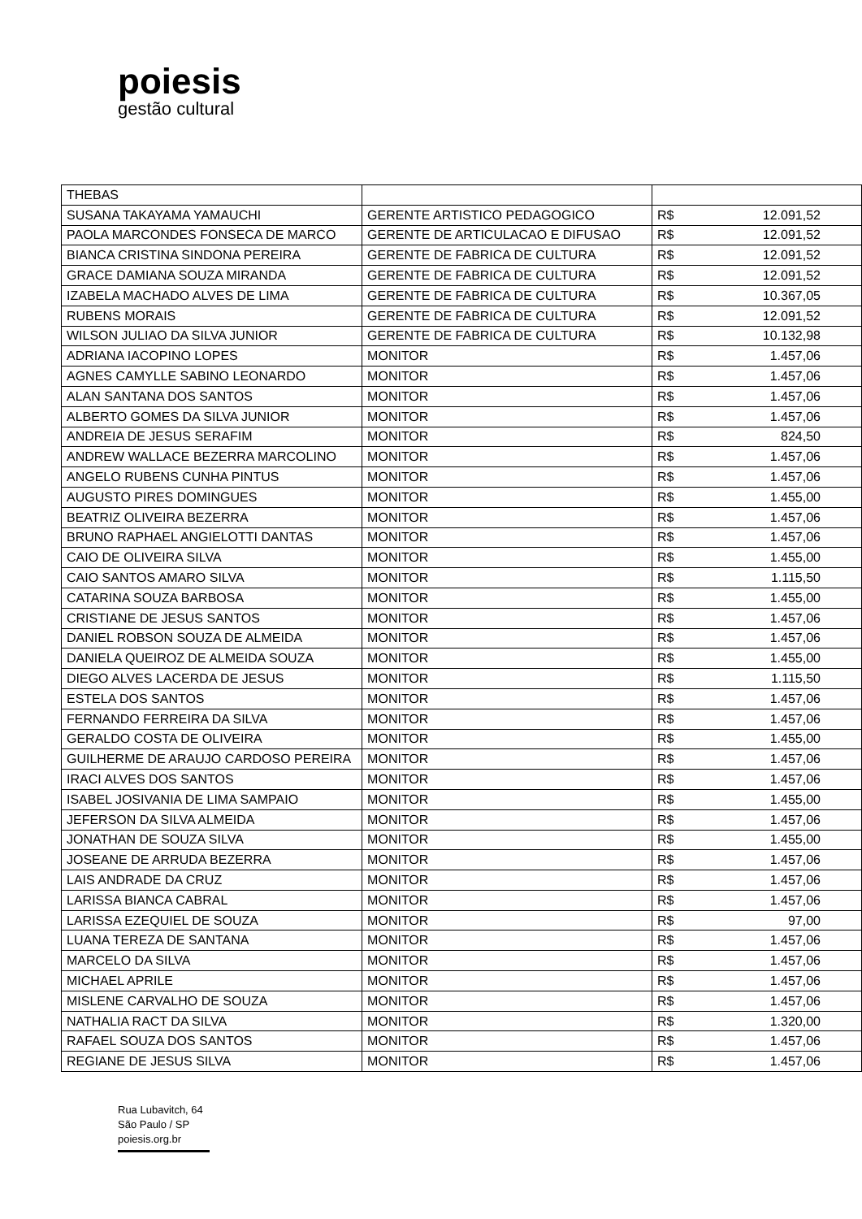poiesis
gestão cultural
| THEBAS | | |
| SUSANA TAKAYAMA YAMAUCHI | GERENTE ARTISTICO PEDAGOGICO | R$ 12.091,52 |
| PAOLA MARCONDES FONSECA DE MARCO | GERENTE DE ARTICULACAO E DIFUSAO | R$ 12.091,52 |
| BIANCA CRISTINA SINDONA PEREIRA | GERENTE DE FABRICA DE CULTURA | R$ 12.091,52 |
| GRACE DAMIANA SOUZA MIRANDA | GERENTE DE FABRICA DE CULTURA | R$ 12.091,52 |
| IZABELA MACHADO ALVES DE LIMA | GERENTE DE FABRICA DE CULTURA | R$ 10.367,05 |
| RUBENS MORAIS | GERENTE DE FABRICA DE CULTURA | R$ 12.091,52 |
| WILSON JULIAO DA SILVA JUNIOR | GERENTE DE FABRICA DE CULTURA | R$ 10.132,98 |
| ADRIANA IACOPINO LOPES | MONITOR | R$ 1.457,06 |
| AGNES CAMYLLE SABINO LEONARDO | MONITOR | R$ 1.457,06 |
| ALAN SANTANA DOS SANTOS | MONITOR | R$ 1.457,06 |
| ALBERTO GOMES DA SILVA JUNIOR | MONITOR | R$ 1.457,06 |
| ANDREIA DE JESUS SERAFIM | MONITOR | R$ 824,50 |
| ANDREW WALLACE BEZERRA MARCOLINO | MONITOR | R$ 1.457,06 |
| ANGELO RUBENS CUNHA PINTUS | MONITOR | R$ 1.457,06 |
| AUGUSTO PIRES DOMINGUES | MONITOR | R$ 1.455,00 |
| BEATRIZ OLIVEIRA BEZERRA | MONITOR | R$ 1.457,06 |
| BRUNO RAPHAEL ANGIELOTTI DANTAS | MONITOR | R$ 1.457,06 |
| CAIO DE OLIVEIRA SILVA | MONITOR | R$ 1.455,00 |
| CAIO SANTOS AMARO SILVA | MONITOR | R$ 1.115,50 |
| CATARINA SOUZA BARBOSA | MONITOR | R$ 1.455,00 |
| CRISTIANE DE JESUS SANTOS | MONITOR | R$ 1.457,06 |
| DANIEL ROBSON SOUZA DE ALMEIDA | MONITOR | R$ 1.457,06 |
| DANIELA QUEIROZ DE ALMEIDA SOUZA | MONITOR | R$ 1.455,00 |
| DIEGO ALVES LACERDA DE JESUS | MONITOR | R$ 1.115,50 |
| ESTELA DOS SANTOS | MONITOR | R$ 1.457,06 |
| FERNANDO FERREIRA DA SILVA | MONITOR | R$ 1.457,06 |
| GERALDO COSTA DE OLIVEIRA | MONITOR | R$ 1.455,00 |
| GUILHERME DE ARAUJO CARDOSO PEREIRA | MONITOR | R$ 1.457,06 |
| IRACI ALVES DOS SANTOS | MONITOR | R$ 1.457,06 |
| ISABEL JOSIVANIA DE LIMA SAMPAIO | MONITOR | R$ 1.455,00 |
| JEFERSON DA SILVA ALMEIDA | MONITOR | R$ 1.457,06 |
| JONATHAN DE SOUZA SILVA | MONITOR | R$ 1.455,00 |
| JOSEANE DE ARRUDA BEZERRA | MONITOR | R$ 1.457,06 |
| LAIS ANDRADE DA CRUZ | MONITOR | R$ 1.457,06 |
| LARISSA BIANCA CABRAL | MONITOR | R$ 1.457,06 |
| LARISSA EZEQUIEL DE SOUZA | MONITOR | R$ 97,00 |
| LUANA TEREZA DE SANTANA | MONITOR | R$ 1.457,06 |
| MARCELO DA SILVA | MONITOR | R$ 1.457,06 |
| MICHAEL APRILE | MONITOR | R$ 1.457,06 |
| MISLENE CARVALHO DE SOUZA | MONITOR | R$ 1.457,06 |
| NATHALIA RACT DA SILVA | MONITOR | R$ 1.320,00 |
| RAFAEL SOUZA DOS SANTOS | MONITOR | R$ 1.457,06 |
| REGIANE DE JESUS SILVA | MONITOR | R$ 1.457,06 |
Rua Lubavitch, 64
São Paulo / SP
poiesis.org.br